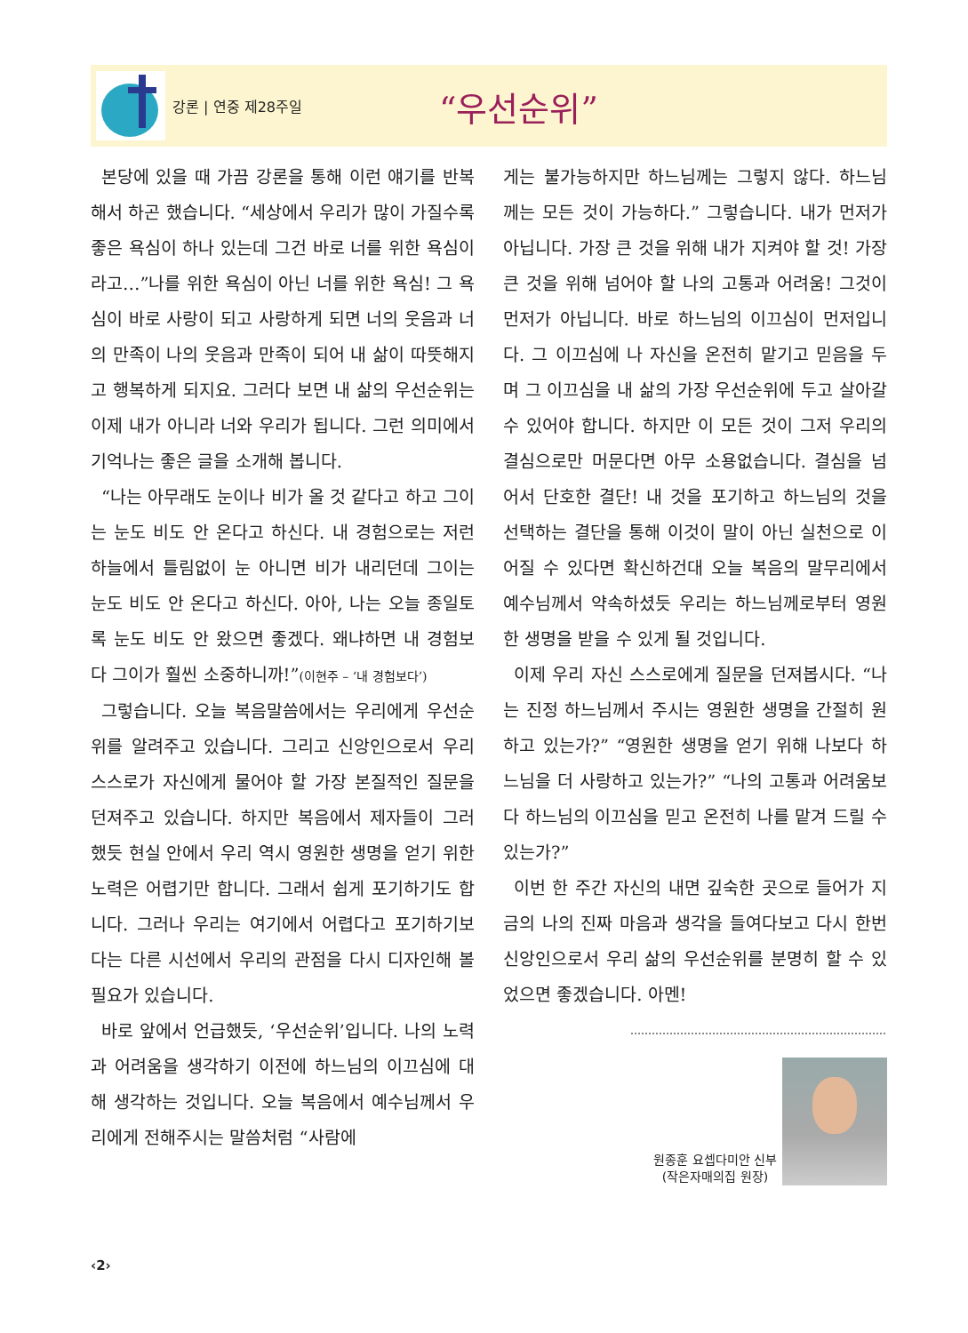강론 | 연중 제28주일
“우선순위”
본당에 있을 때 가끔 강론을 통해 이런 얘기를 반복해서 하곤 했습니다. “세상에서 우리가 많이 가질수록 좋은 욕심이 하나 있는데 그건 바로 너를 위한 욕심이라고…”나를 위한 욕심이 아닌 너를 위한 욕심! 그 욕심이 바로 사랑이 되고 사랑하게 되면 너의 웃음과 너의 만족이 나의 웃음과 만족이 되어 내 삶이 따뜻해지고 행복하게 되지요. 그러다 보면 내 삶의 우선순위는 이제 내가 아니라 너와 우리가 됩니다. 그런 의미에서 기억나는 좋은 글을 소개해 봅니다.
“나는 아무래도 눈이나 비가 올 것 같다고 하고 그이는 눈도 비도 안 온다고 하신다. 내 경험으로는 저런 하늘에서 틀림없이 눈 아니면 비가 내리던데 그이는 눈도 비도 안 온다고 하신다. 아아, 나는 오늘 종일토록 눈도 비도 안 왔으면 좋겠다. 왜냐하면 내 경험보다 그이가 훨씬 소중하니까!”(이현주 – ‘내 경험보다’)
그렇습니다. 오늘 복음말씀에서는 우리에게 우선순위를 알려주고 있습니다. 그리고 신앙인으로서 우리 스스로가 자신에게 물어야 할 가장 본질적인 질문을 던져주고 있습니다. 하지만 복음에서 제자들이 그러했듯 현실 안에서 우리 역시 영원한 생명을 얻기 위한 노력은 어렵기만 합니다. 그래서 쉽게 포기하기도 합니다. 그러나 우리는 여기에서 어렵다고 포기하기보다는 다른 시선에서 우리의 관점을 다시 디자인해 볼 필요가 있습니다.
바로 앞에서 언급했듯, ‘우선순위’입니다. 나의 노력과 어려움을 생각하기 이전에 하느님의 이끄심에 대해 생각하는 것입니다. 오늘 복음에서 예수님께서 우리에게 전해주시는 말씀처럼 “사람에
게는 불가능하지만 하느님께는 그렇지 않다. 하느님께는 모든 것이 가능하다.” 그렇습니다. 내가 먼저가 아닙니다. 가장 큰 것을 위해 내가 지켜야 할 것! 가장 큰 것을 위해 넘어야 할 나의 고통과 어려움! 그것이 먼저가 아닙니다. 바로 하느님의 이끄심이 먼저입니다. 그 이끄심에 나 자신을 온전히 맡기고 믿음을 두며 그 이끄심을 내 삶의 가장 우선순위에 두고 살아갈 수 있어야 합니다. 하지만 이 모든 것이 그저 우리의 결심으로만 머문다면 아무 소용없습니다. 결심을 넘어서 단호한 결단! 내 것을 포기하고 하느님의 것을 선택하는 결단을 통해 이것이 말이 아닌 실천으로 이어질 수 있다면 확신하건대 오늘 복음의 말무리에서 예수님께서 약속하셨듯 우리는 하느님께로부터 영원한 생명을 받을 수 있게 될 것입니다.
이제 우리 자신 스스로에게 질문을 던져봅시다. “나는 진정 하느님께서 주시는 영원한 생명을 간절히 원하고 있는가?” “영원한 생명을 얻기 위해 나보다 하느님을 더 사랑하고 있는가?” “나의 고통과 어려움보다 하느님의 이끄심을 믿고 온전히 나를 맡겨 드릴 수 있는가?”
이번 한 주간 자신의 내면 깊숙한 곳으로 들어가 지금의 나의 진짜 마음과 생각을 들여다보고 다시 한번 신앙인으로서 우리 삶의 우선순위를 분명히 할 수 있었으면 좋겠습니다. 아멘!
원종훈 요셉다미안 신부
(작은자매의집 원장)
‹2›